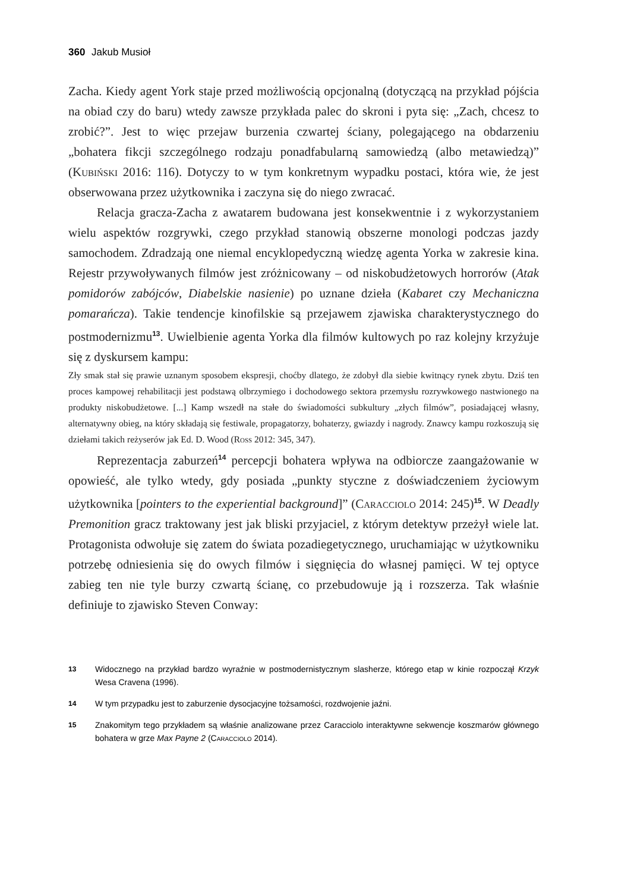360 Jakub Musioł
Zacha. Kiedy agent York staje przed możliwością opcjonalną (dotyczącą na przykład pójścia na obiad czy do baru) wtedy zawsze przykłada palec do skroni i pyta się: „Zach, chcesz to zrobić?”. Jest to więc przejaw burzenia czwartej ściany, polegającego na obdarzeniu „bohatera fikcji szczególnego rodzaju ponadfabularną samowiedzą (albo metawiedzą)” (Kubiński 2016: 116). Dotyczy to w tym konkretnym wypadku postaci, która wie, że jest obserwowana przez użytkownika i zaczyna się do niego zwracać.
Relacja gracza-Zacha z awatarem budowana jest konsekwentnie i z wykorzystaniem wielu aspektów rozgrywki, czego przykład stanowią obszerne monologi podczas jazdy samochodem. Zdradzają one niemal encyklopedyczną wiedzę agenta Yorka w zakresie kina. Rejestr przywoływanych filmów jest zróżnicowany – od niskobudżetowych horrorów (Atak pomidorów zabójców, Diabelskie nasienie) po uznane dzieła (Kabaret czy Mechaniczna pomarańcza). Takie tendencje kinofilskie są przejawem zjawiska charakterystycznego do postmodernizmu<sup>13</sup>. Uwielbienie agenta Yorka dla filmów kultowych po raz kolejny krzyżuje się z dyskursem kampu:
Zły smak stał się prawie uznanym sposobem ekspresji, choćby dlatego, że zdobył dla siebie kwitnący rynek zbytu. Dziś ten proces kampowej rehabilitacji jest podstawą olbrzymiego i dochodowego sektora przemysłu rozrywkowego nastwionego na produkty niskobudżetowe. [...] Kamp wszedł na stałe do świadomości subkultury „złych filmów”, posiadającej własny, alternatywny obieg, na który składają się festiwale, propagatorzy, bohaterzy, gwiazdy i nagrody. Znawcy kampu rozkoszują się dziełami takich reżyserów jak Ed. D. Wood (Ross 2012: 345, 347).
Reprezentacja zaburzeń<sup>14</sup> percepcji bohatera wpływa na odbiorcze zaangażowanie w opowieść, ale tylko wtedy, gdy posiada „punkty styczne z doświadczeniem życiowym użytkownika [pointers to the experiential background]” (Caracciolo 2014: 245)<sup>15</sup>. W Deadly Premonition gracz traktowany jest jak bliski przyjaciel, z którym detektyw przeżył wiele lat. Protagonista odwołuje się zatem do świata pozadiegetycznego, uruchamiając w użytkowniku potrzebę odniesienia się do owych filmów i sięgnięcia do własnej pamięci. W tej optyce zabieg ten nie tyle burzy czwartą ścianę, co przebudowuje ją i rozszerza. Tak właśnie definiuje to zjawisko Steven Conway:
13 Widocznego na przykład bardzo wyraźnie w postmodernistycznym slasherze, którego etap w kinie rozpoczął Krzyk Wesa Cravena (1996).
14 W tym przypadku jest to zaburzenie dysocjacyjne tożsamości, rozdwojenie jaźni.
15 Znakomitym tego przykładem są właśnie analizowane przez Caracciolo interaktywne sekwencje koszmarów głównego bohatera w grze Max Payne 2 (Caracciolo 2014).